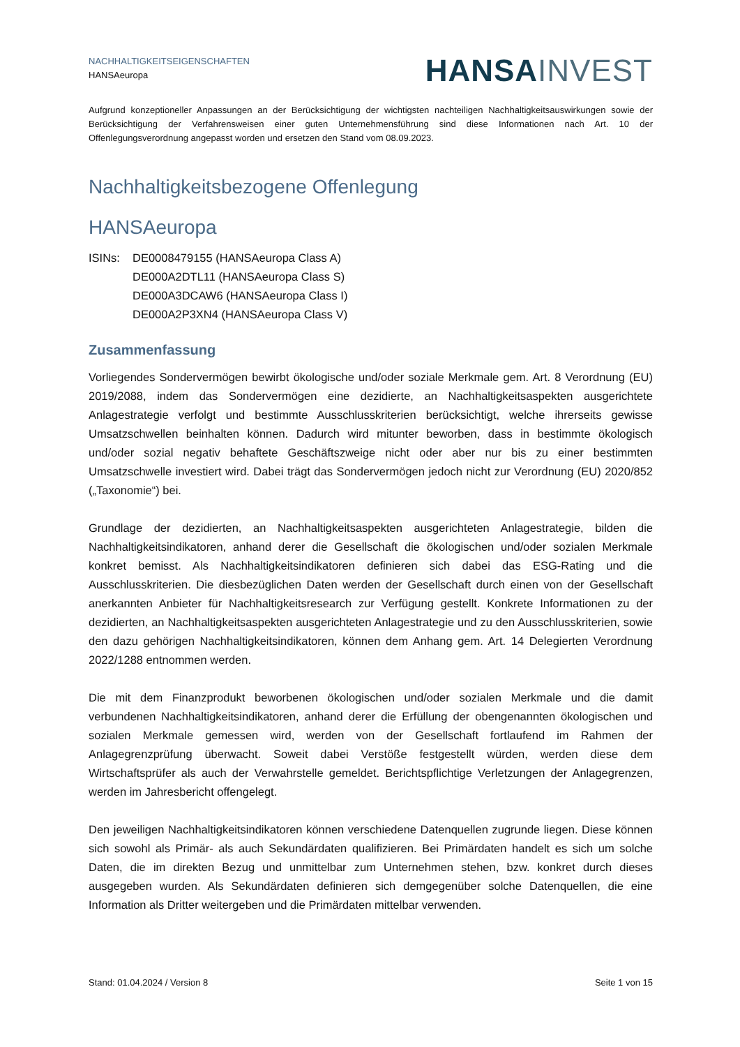NACHHALTIGKEITSEIGENSCHAFTEN
HANSAeuropa
HANSA INVEST
Aufgrund konzeptioneller Anpassungen an der Berücksichtigung der wichtigsten nachteiligen Nachhaltigkeitsauswirkungen sowie der Berücksichtigung der Verfahrensweisen einer guten Unternehmensführung sind diese Informationen nach Art. 10 der Offenlegungsverordnung angepasst worden und ersetzen den Stand vom 08.09.2023.
Nachhaltigkeitsbezogene Offenlegung
HANSAeuropa
ISINs: DE0008479155 (HANSAeuropa Class A)
DE000A2DTL11 (HANSAeuropa Class S)
DE000A3DCAW6 (HANSAeuropa Class I)
DE000A2P3XN4 (HANSAeuropa Class V)
Zusammenfassung
Vorliegendes Sondervermögen bewirbt ökologische und/oder soziale Merkmale gem. Art. 8 Verordnung (EU) 2019/2088, indem das Sondervermögen eine dezidierte, an Nachhaltigkeitsaspekten ausgerichtete Anlagestrategie verfolgt und bestimmte Ausschlusskriterien berücksichtigt, welche ihrerseits gewisse Umsatzschwellen beinhalten können. Dadurch wird mitunter beworben, dass in bestimmte ökologisch und/oder sozial negativ behaftete Geschäftszweige nicht oder aber nur bis zu einer bestimmten Umsatzschwelle investiert wird. Dabei trägt das Sondervermögen jedoch nicht zur Verordnung (EU) 2020/852 („Taxonomie“) bei.
Grundlage der dezidierten, an Nachhaltigkeitsaspekten ausgerichteten Anlagestrategie, bilden die Nachhaltigkeitsindikatoren, anhand derer die Gesellschaft die ökologischen und/oder sozialen Merkmale konkret bemisst. Als Nachhaltigkeitsindikatoren definieren sich dabei das ESG-Rating und die Ausschlusskriterien. Die diesbezüglichen Daten werden der Gesellschaft durch einen von der Gesellschaft anerkannten Anbieter für Nachhaltigkeitsresearch zur Verfügung gestellt. Konkrete Informationen zu der dezidierten, an Nachhaltigkeitsaspekten ausgerichteten Anlagestrategie und zu den Ausschlusskriterien, sowie den dazu gehörigen Nachhaltigkeitsindikatoren, können dem Anhang gem. Art. 14 Delegierten Verordnung 2022/1288 entnommen werden.
Die mit dem Finanzprodukt beworbenen ökologischen und/oder sozialen Merkmale und die damit verbundenen Nachhaltigkeitsindikatoren, anhand derer die Erfüllung der obengenannten ökologischen und sozialen Merkmale gemessen wird, werden von der Gesellschaft fortlaufend im Rahmen der Anlagegrenzprüfung überwacht. Soweit dabei Verstöße festgestellt würden, werden diese dem Wirtschaftsprüfer als auch der Verwahrstelle gemeldet. Berichtspflichtige Verletzungen der Anlagegrenzen, werden im Jahresbericht offengelegt.
Den jeweiligen Nachhaltigkeitsindikatoren können verschiedene Datenquellen zugrunde liegen. Diese können sich sowohl als Primär- als auch Sekundärdaten qualifizieren. Bei Primärdaten handelt es sich um solche Daten, die im direkten Bezug und unmittelbar zum Unternehmen stehen, bzw. konkret durch dieses ausgegeben wurden. Als Sekundärdaten definieren sich demgegenüber solche Datenquellen, die eine Information als Dritter weitergeben und die Primärdaten mittelbar verwenden.
Stand: 01.04.2024 / Version 8 Seite 1 von 15